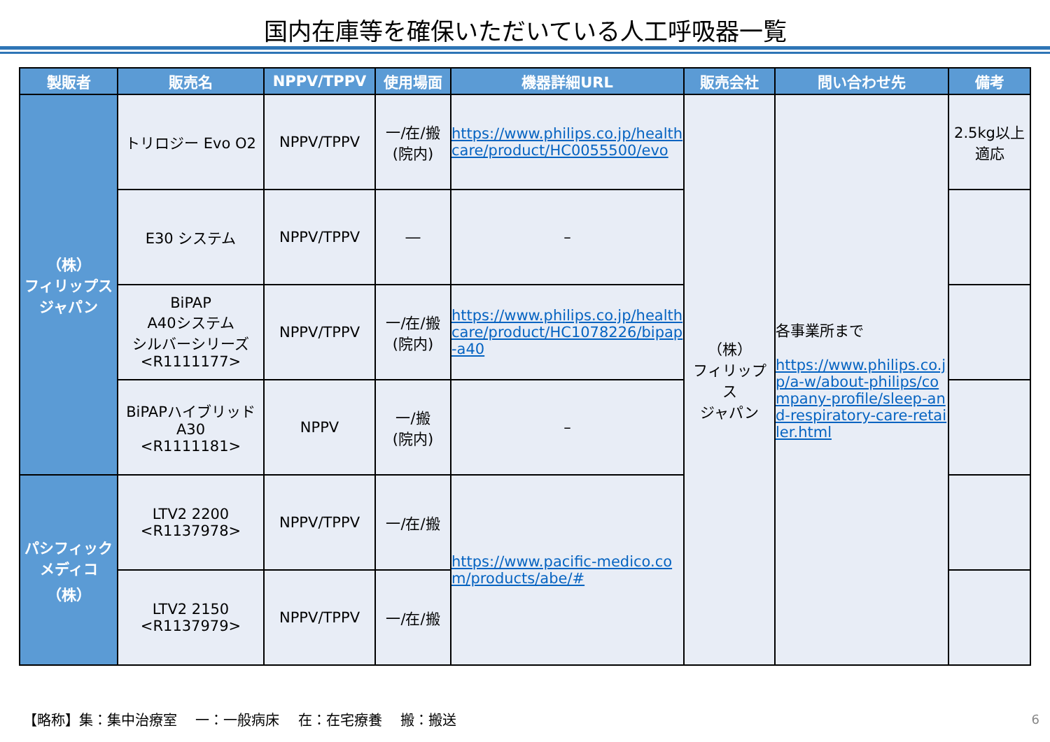国内在庫等を確保いただいている人工呼吸器一覧
| 製販者 | 販売名 | NPPV/TPPV | 使用場面 | 機器詳細URL | 販売会社 | 問い合わせ先 | 備考 |
| --- | --- | --- | --- | --- | --- | --- | --- |
| （株） フィリップス ジャパン | トリロジー Evo O2 | NPPV/TPPV | 一/在/搬 (院内) | https://www.philips.co.jp/healthcare/product/HC0055500/evo | （株） フィリップス ジャパン | 各事業所まで https://www.philips.co.jp/a-w/about-philips/company-profile/sleep-and-respiratory-care-retailer.html | 2.5kg以上 適応 |
| | E30 システム | NPPV/TPPV | ― | – | | | |
| | BiPAP A40システム シルバーシリーズ <R1111177> | NPPV/TPPV | 一/在/搬 (院内) | https://www.philips.co.jp/healthcare/product/HC1078226/bipap-a40 | | | |
| | BiPAPハイブリッドA30 <R1111181> | NPPV | 一/搬 (院内) | – | | | |
| パシフィック メディコ （株） | LTV2 2200 <R1137978> | NPPV/TPPV | 一/在/搬 | https://www.pacific-medico.com/products/abe/# | | | |
| | LTV2 2150 <R1137979> | NPPV/TPPV | 一/在/搬 | | | | |
【略称】集：集中治療室　 一：一般病床　 在：在宅療養　 搬：搬送
6